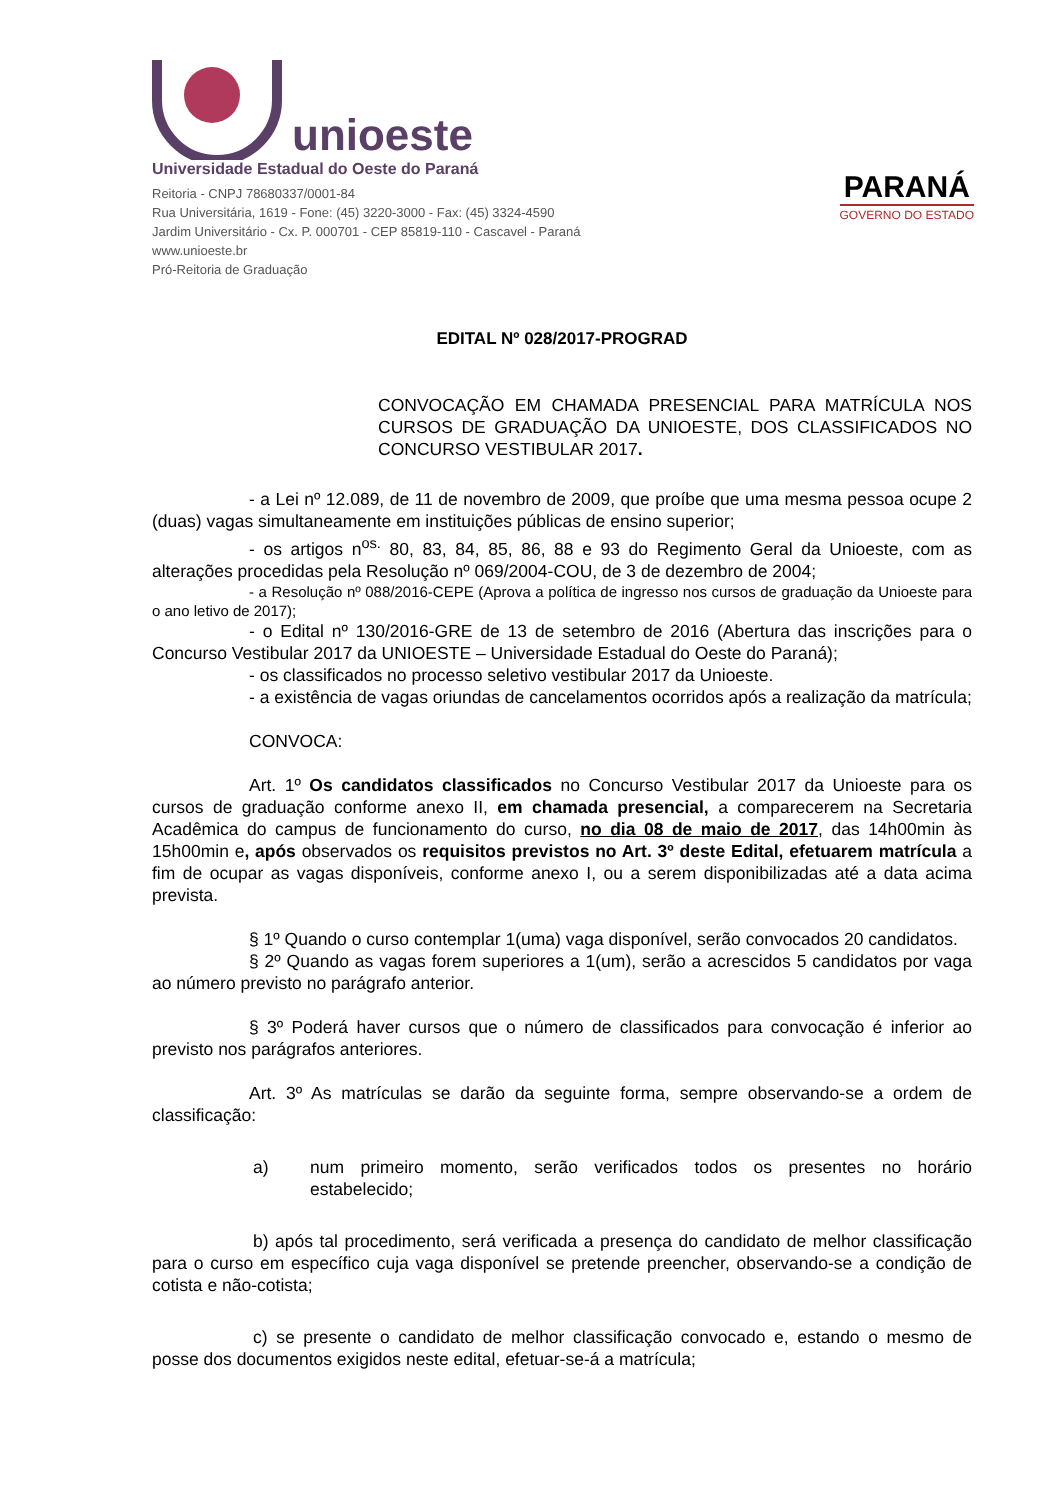unioeste
Universidade Estadual do Oeste do Paraná
Reitoria - CNPJ 78680337/0001-84
Rua Universitária, 1619 - Fone: (45) 3220-3000 - Fax: (45) 3324-4590
Jardim Universitário - Cx. P. 000701 - CEP 85819-110 - Cascavel - Paraná
www.unioeste.br
Pró-Reitoria de Graduação
PARANÁ
GOVERNO DO ESTADO
EDITAL Nº 028/2017-PROGRAD
CONVOCAÇÃO EM CHAMADA PRESENCIAL PARA MATRÍCULA NOS CURSOS DE GRADUAÇÃO DA UNIOESTE, DOS CLASSIFICADOS NO CONCURSO VESTIBULAR 2017.
- a Lei nº 12.089, de 11 de novembro de 2009, que proíbe que uma mesma pessoa ocupe 2 (duas) vagas simultaneamente em instituições públicas de ensino superior;
- os artigos n<sup>os.</sup> 80, 83, 84, 85, 86, 88 e 93 do Regimento Geral da Unioeste, com as alterações procedidas pela Resolução nº 069/2004-COU, de 3 de dezembro de 2004;
- a Resolução nº 088/2016-CEPE (Aprova a política de ingresso nos cursos de graduação da Unioeste para o ano letivo de 2017);
- o Edital nº 130/2016-GRE de 13 de setembro de 2016 (Abertura das inscrições para o Concurso Vestibular 2017 da UNIOESTE – Universidade Estadual do Oeste do Paraná);
- os classificados no processo seletivo vestibular 2017 da Unioeste.
- a existência de vagas oriundas de cancelamentos ocorridos após a realização da matrícula;
CONVOCA:
Art. 1º Os candidatos classificados no Concurso Vestibular 2017 da Unioeste para os cursos de graduação conforme anexo II, em chamada presencial, a comparecerem na Secretaria Acadêmica do campus de funcionamento do curso, no dia 08 de maio de 2017, das 14h00min às 15h00min e, após observados os requisitos previstos no Art. 3º deste Edital, efetuarem matrícula a fim de ocupar as vagas disponíveis, conforme anexo I, ou a serem disponibilizadas até a data acima prevista.
§ 1º Quando o curso contemplar 1(uma) vaga disponível, serão convocados 20 candidatos.
§ 2º Quando as vagas forem superiores a 1(um), serão a acrescidos 5 candidatos por vaga ao número previsto no parágrafo anterior.
§ 3º Poderá haver cursos que o número de classificados para convocação é inferior ao previsto nos parágrafos anteriores.
Art. 3º As matrículas se darão da seguinte forma, sempre observando-se a ordem de classificação:
a) num primeiro momento, serão verificados todos os presentes no horário estabelecido;
b) após tal procedimento, será verificada a presença do candidato de melhor classificação para o curso em específico cuja vaga disponível se pretende preencher, observando-se a condição de cotista e não-cotista;
c) se presente o candidato de melhor classificação convocado e, estando o mesmo de posse dos documentos exigidos neste edital, efetuar-se-á a matrícula;